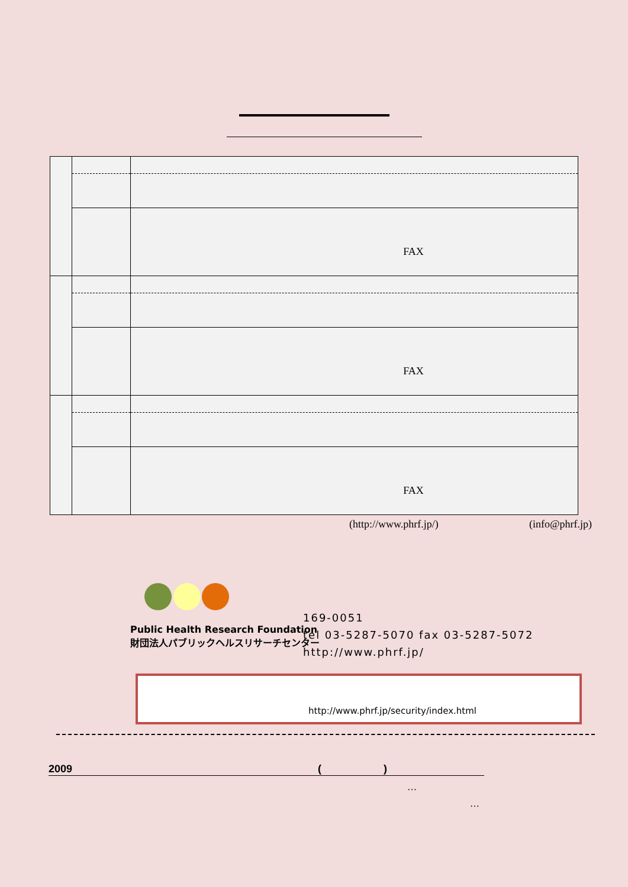| | | FAX |
| | | FAX |
| | | FAX |
(http://www.phrf.jp/) (info@phrf.jp)
Public Health Research Foundation
財団法人パブリックヘルスリサーチセンター
169-0051
tel 03-5287-5070 fax 03-5287-5072
http://www.phrf.jp/
http://www.phrf.jp/security/index.html
2009 ( )
…
…